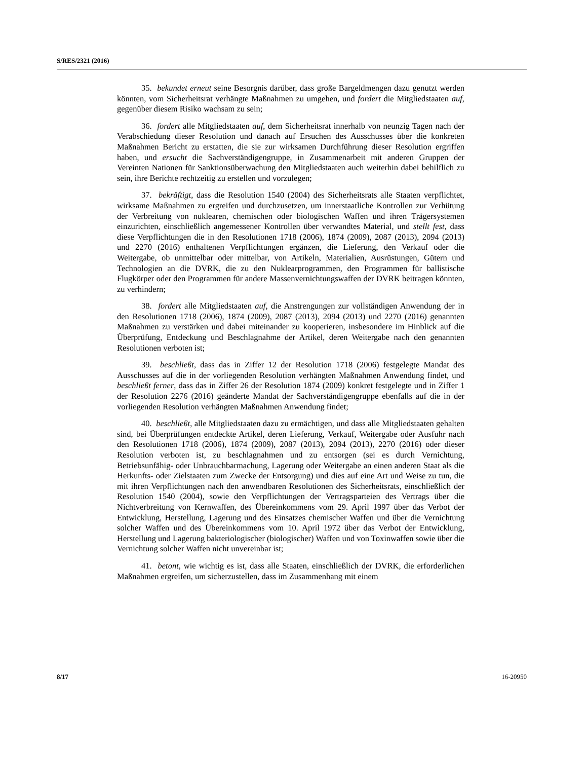S/RES/2321 (2016)
35. bekundet erneut seine Besorgnis darüber, dass große Bargeldmengen dazu genutzt werden könnten, vom Sicherheitsrat verhängte Maßnahmen zu umgehen, und fordert die Mitgliedstaaten auf, gegenüber diesem Risiko wachsam zu sein;
36. fordert alle Mitgliedstaaten auf, dem Sicherheitsrat innerhalb von neunzig Tagen nach der Verabschiedung dieser Resolution und danach auf Ersuchen des Ausschusses über die konkreten Maßnahmen Bericht zu erstatten, die sie zur wirksamen Durchführung dieser Resolution ergriffen haben, und ersucht die Sachverständigengruppe, in Zusammenarbeit mit anderen Gruppen der Vereinten Nationen für Sanktionsüberwachung den Mitgliedstaaten auch weiterhin dabei behilflich zu sein, ihre Berichte rechtzeitig zu erstellen und vorzulegen;
37. bekräftigt, dass die Resolution 1540 (2004) des Sicherheitsrats alle Staaten verpflichtet, wirksame Maßnahmen zu ergreifen und durchzusetzen, um innerstaatliche Kontrollen zur Verhütung der Verbreitung von nuklearen, chemischen oder biologischen Waffen und ihren Trägersystemen einzurichten, einschließlich angemessener Kontrollen über verwandtes Material, und stellt fest, dass diese Verpflichtungen die in den Resolutionen 1718 (2006), 1874 (2009), 2087 (2013), 2094 (2013) und 2270 (2016) enthaltenen Verpflichtungen ergänzen, die Lieferung, den Verkauf oder die Weitergabe, ob unmittelbar oder mittelbar, von Artikeln, Materialien, Ausrüstungen, Gütern und Technologien an die DVRK, die zu den Nuklearprogrammen, den Programmen für ballistische Flugkörper oder den Programmen für andere Massenvernichtungswaffen der DVRK beitragen könnten, zu verhindern;
38. fordert alle Mitgliedstaaten auf, die Anstrengungen zur vollständigen Anwendung der in den Resolutionen 1718 (2006), 1874 (2009), 2087 (2013), 2094 (2013) und 2270 (2016) genannten Maßnahmen zu verstärken und dabei miteinander zu kooperieren, insbesondere im Hinblick auf die Überprüfung, Entdeckung und Beschlagnahme der Artikel, deren Weitergabe nach den genannten Resolutionen verboten ist;
39. beschließt, dass das in Ziffer 12 der Resolution 1718 (2006) festgelegte Mandat des Ausschusses auf die in der vorliegenden Resolution verhängten Maßnahmen Anwendung findet, und beschließt ferner, dass das in Ziffer 26 der Resolution 1874 (2009) konkret festgelegte und in Ziffer 1 der Resolution 2276 (2016) geänderte Mandat der Sachverständigengruppe ebenfalls auf die in der vorliegenden Resolution verhängten Maßnahmen Anwendung findet;
40. beschließt, alle Mitgliedstaaten dazu zu ermächtigen, und dass alle Mitgliedstaaten gehalten sind, bei Überprüfungen entdeckte Artikel, deren Lieferung, Verkauf, Weitergabe oder Ausfuhr nach den Resolutionen 1718 (2006), 1874 (2009), 2087 (2013), 2094 (2013), 2270 (2016) oder dieser Resolution verboten ist, zu beschlagnahmen und zu entsorgen (sei es durch Vernichtung, Betriebsunfähig- oder Unbrauchbarmachung, Lagerung oder Weitergabe an einen anderen Staat als die Herkunfts- oder Zielstaaten zum Zwecke der Entsorgung) und dies auf eine Art und Weise zu tun, die mit ihren Verpflichtungen nach den anwendbaren Resolutionen des Sicherheitsrats, einschließlich der Resolution 1540 (2004), sowie den Verpflichtungen der Vertragsparteien des Vertrags über die Nichtverbreitung von Kernwaffen, des Übereinkommens vom 29. April 1997 über das Verbot der Entwicklung, Herstellung, Lagerung und des Einsatzes chemischer Waffen und über die Vernichtung solcher Waffen und des Übereinkommens vom 10. April 1972 über das Verbot der Entwicklung, Herstellung und Lagerung bakteriologischer (biologischer) Waffen und von Toxinwaffen sowie über die Vernichtung solcher Waffen nicht unvereinbar ist;
41. betont, wie wichtig es ist, dass alle Staaten, einschließlich der DVRK, die erforderlichen Maßnahmen ergreifen, um sicherzustellen, dass im Zusammenhang mit einem
8/17 16-20950